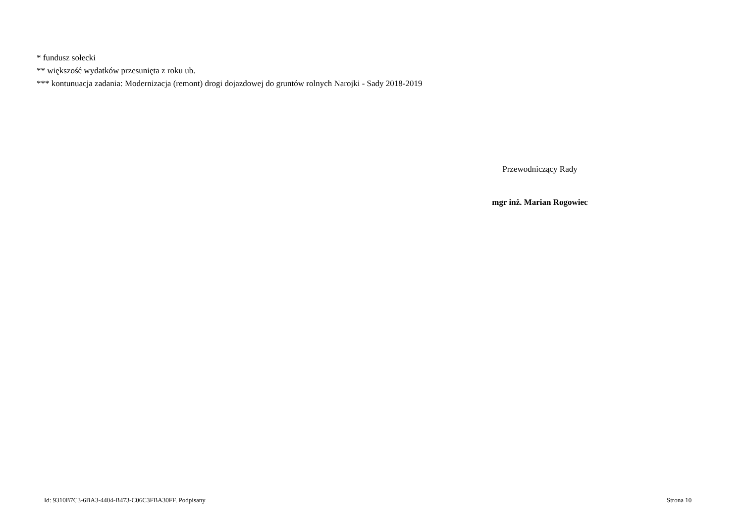* fundusz sołecki
** większość wydatków przesunięta z roku ub.
*** kontunuacja zadania: Modernizacja (remont) drogi dojazdowej do gruntów rolnych Narojki - Sady 2018-2019
Przewodniczący Rady
mgr inż. Marian Rogowiec
Id: 9310B7C3-6BA3-4404-B473-C06C3FBA30FF. Podpisany
Strona 10